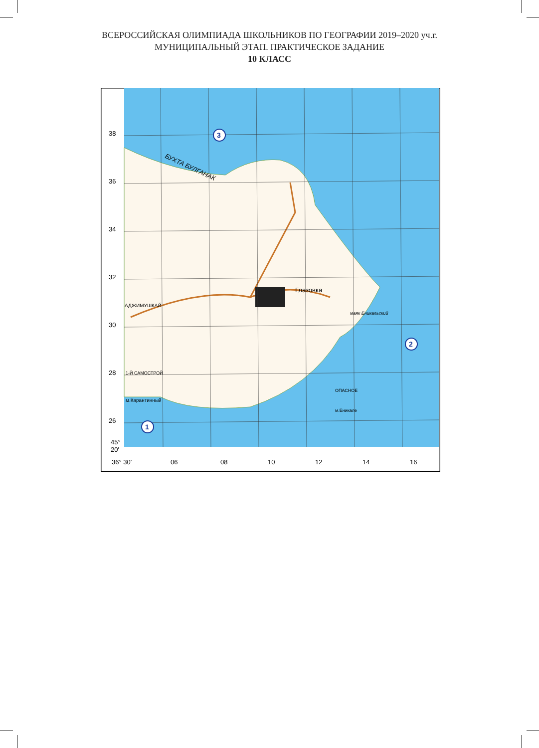ВСЕРОССИЙСКАЯ ОЛИМПИАДА ШКОЛЬНИКОВ ПО ГЕОГРАФИИ 2019–2020 уч.г.
МУНИЦИПАЛЬНЫЙ ЭТАП. ПРАКТИЧЕСКОЕ ЗАДАНИЕ
10 КЛАСС
38
36
34
32
30
28
26
45°
20'
36° 30'
06
08
10
12
14
16
БУХТА БУЛГАНАК
Глазовка
АДЖИМУШКАЙ
1-Й САМОСТРОЙ
м.Карантинный
ОПАСНОЕ
маяк Еникальский
м.Еникале
3
2
1